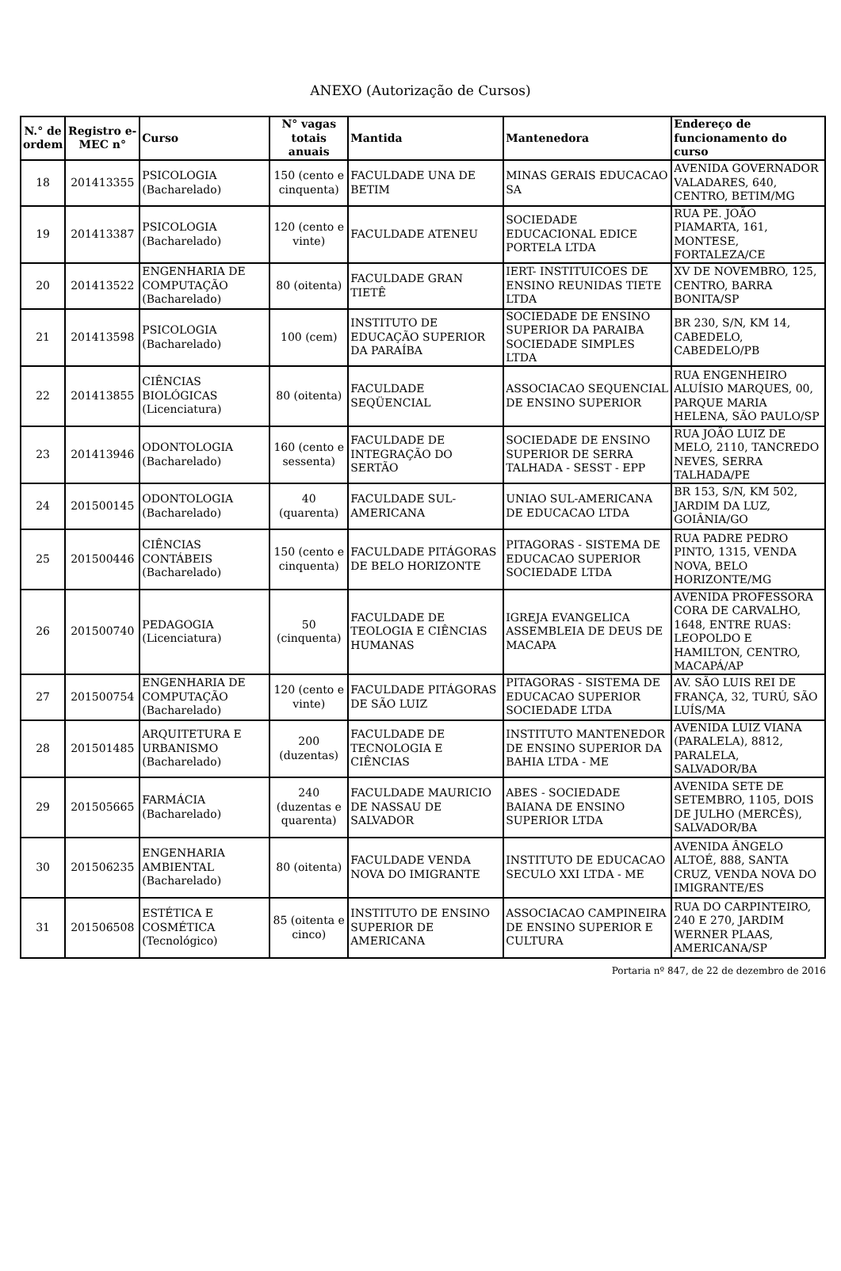ANEXO (Autorização de Cursos)
| N.° de ordem | Registro e-MEC n° | Curso | N° vagas totais anuais | Mantida | Mantenedora | Endereço de funcionamento do curso |
| --- | --- | --- | --- | --- | --- | --- |
| 18 | 201413355 | PSICOLOGIA (Bacharelado) | 150 (cento e cinquenta) | FACULDADE UNA DE BETIM | MINAS GERAIS EDUCACAO SA | AVENIDA GOVERNADOR VALADARES, 640, CENTRO, BETIM/MG |
| 19 | 201413387 | PSICOLOGIA (Bacharelado) | 120 (cento e vinte) | FACULDADE ATENEU | SOCIEDADE EDUCACIONAL EDICE PORTELA LTDA | RUA PE. JOÃO PIAMARTA, 161, MONTESE, FORTALEZA/CE |
| 20 | 201413522 | ENGENHARIA DE COMPUTAÇÃO (Bacharelado) | 80 (oitenta) | FACULDADE GRAN TIETÊ | IERT- INSTITUICOES DE ENSINO REUNIDAS TIETE LTDA | XV DE NOVEMBRO, 125, CENTRO, BARRA BONITA/SP |
| 21 | 201413598 | PSICOLOGIA (Bacharelado) | 100 (cem) | INSTITUTO DE EDUCAÇÃO SUPERIOR DA PARAÍBA | SOCIEDADE DE ENSINO SUPERIOR DA PARAIBA SOCIEDADE SIMPLES LTDA | BR 230, S/N, KM 14, CABEDELO, CABEDELO/PB |
| 22 | 201413855 | CIÊNCIAS BIOLÓGICAS (Licenciatura) | 80 (oitenta) | FACULDADE SEQÜENCIAL | ASSOCIACAO SEQUENCIAL DE ENSINO SUPERIOR | RUA ENGENHEIRO ALUÍSIO MARQUES, 00, PARQUE MARIA HELENA, SÃO PAULO/SP |
| 23 | 201413946 | ODONTOLOGIA (Bacharelado) | 160 (cento e sessenta) | FACULDADE DE INTEGRAÇÃO DO SERTÃO | SOCIEDADE DE ENSINO SUPERIOR DE SERRA TALHADA - SESST - EPP | RUA JOÃO LUIZ DE MELO, 2110, TANCREDO NEVES, SERRA TALHADA/PE |
| 24 | 201500145 | ODONTOLOGIA (Bacharelado) | 40 (quarenta) | FACULDADE SUL-AMERICANA | UNIAO SUL-AMERICANA DE EDUCACAO LTDA | BR 153, S/N, KM 502, JARDIM DA LUZ, GOIÂNIA/GO |
| 25 | 201500446 | CIÊNCIAS CONTÁBEIS (Bacharelado) | 150 (cento e cinquenta) | FACULDADE PITÁGORAS DE BELO HORIZONTE | PITAGORAS - SISTEMA DE EDUCACAO SUPERIOR SOCIEDADE LTDA | RUA PADRE PEDRO PINTO, 1315, VENDA NOVA, BELO HORIZONTE/MG |
| 26 | 201500740 | PEDAGOGIA (Licenciatura) | 50 (cinquenta) | FACULDADE DE TEOLOGIA E CIÊNCIAS HUMANAS | IGREJA EVANGELICA ASSEMBLEIA DE DEUS DE MACAPA | AVENIDA PROFESSORA CORA DE CARVALHO, 1648, ENTRE RUAS: LEOPOLDO E HAMILTON, CENTRO, MACAPÁ/AP |
| 27 | 201500754 | ENGENHARIA DE COMPUTAÇÃO (Bacharelado) | 120 (cento e vinte) | FACULDADE PITÁGORAS DE SÃO LUIZ | PITAGORAS - SISTEMA DE EDUCACAO SUPERIOR SOCIEDADE LTDA | AV. SÃO LUIS REI DE FRANÇA, 32, TURÚ, SÃO LUÍS/MA |
| 28 | 201501485 | ARQUITETURA E URBANISMO (Bacharelado) | 200 (duzentas) | FACULDADE DE TECNOLOGIA E CIÊNCIAS | INSTITUTO MANTENEDOR DE ENSINO SUPERIOR DA BAHIA LTDA - ME | AVENIDA LUIZ VIANA (PARALELA), 8812, PARALELA, SALVADOR/BA |
| 29 | 201505665 | FARMÁCIA (Bacharelado) | 240 (duzentas e quarenta) | FACULDADE MAURICIO DE NASSAU DE SALVADOR | ABES - SOCIEDADE BAIANA DE ENSINO SUPERIOR LTDA | AVENIDA SETE DE SETEMBRO, 1105, DOIS DE JULHO (MERCÊS), SALVADOR/BA |
| 30 | 201506235 | ENGENHARIA AMBIENTAL (Bacharelado) | 80 (oitenta) | FACULDADE VENDA NOVA DO IMIGRANTE | INSTITUTO DE EDUCACAO SECULO XXI LTDA - ME | AVENIDA ÂNGELO ALTOÉ, 888, SANTA CRUZ, VENDA NOVA DO IMIGRANTE/ES |
| 31 | 201506508 | ESTÉTICA E COSMÉTICA (Tecnológico) | 85 (oitenta e cinco) | INSTITUTO DE ENSINO SUPERIOR DE AMERICANA | ASSOCIACAO CAMPINEIRA DE ENSINO SUPERIOR E CULTURA | RUA DO CARPINTEIRO, 240 E 270, JARDIM WERNER PLAAS, AMERICANA/SP |
Portaria nº 847, de 22 de dezembro de 2016